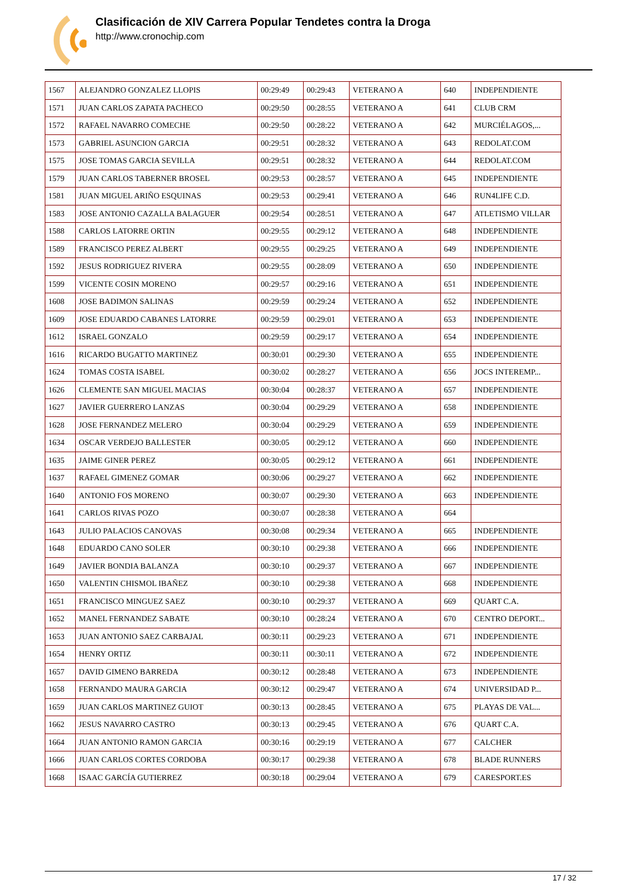Clasificación de XIV Carrera Popular Tendetes contra la Droga
http://www.cronochip.com
| 1567 | ALEJANDRO GONZALEZ LLOPIS | 00:29:49 | 00:29:43 | VETERANO A | 640 | INDEPENDIENTE |
| 1571 | JUAN CARLOS ZAPATA PACHECO | 00:29:50 | 00:28:55 | VETERANO A | 641 | CLUB CRM |
| 1572 | RAFAEL NAVARRO COMECHE | 00:29:50 | 00:28:22 | VETERANO A | 642 | MURCIÉLAGOS,... |
| 1573 | GABRIEL ASUNCION GARCIA | 00:29:51 | 00:28:32 | VETERANO A | 643 | REDOLAT.COM |
| 1575 | JOSE TOMAS GARCIA SEVILLA | 00:29:51 | 00:28:32 | VETERANO A | 644 | REDOLAT.COM |
| 1579 | JUAN CARLOS TABERNER BROSEL | 00:29:53 | 00:28:57 | VETERANO A | 645 | INDEPENDIENTE |
| 1581 | JUAN MIGUEL ARIÑO ESQUINAS | 00:29:53 | 00:29:41 | VETERANO A | 646 | RUN4LIFE C.D. |
| 1583 | JOSE ANTONIO CAZALLA BALAGUER | 00:29:54 | 00:28:51 | VETERANO A | 647 | ATLETISMO VILLAR |
| 1588 | CARLOS LATORRE ORTIN | 00:29:55 | 00:29:12 | VETERANO A | 648 | INDEPENDIENTE |
| 1589 | FRANCISCO PEREZ ALBERT | 00:29:55 | 00:29:25 | VETERANO A | 649 | INDEPENDIENTE |
| 1592 | JESUS RODRIGUEZ RIVERA | 00:29:55 | 00:28:09 | VETERANO A | 650 | INDEPENDIENTE |
| 1599 | VICENTE COSIN MORENO | 00:29:57 | 00:29:16 | VETERANO A | 651 | INDEPENDIENTE |
| 1608 | JOSE BADIMON SALINAS | 00:29:59 | 00:29:24 | VETERANO A | 652 | INDEPENDIENTE |
| 1609 | JOSE EDUARDO CABANES LATORRE | 00:29:59 | 00:29:01 | VETERANO A | 653 | INDEPENDIENTE |
| 1612 | ISRAEL GONZALO | 00:29:59 | 00:29:17 | VETERANO A | 654 | INDEPENDIENTE |
| 1616 | RICARDO BUGATTO MARTINEZ | 00:30:01 | 00:29:30 | VETERANO A | 655 | INDEPENDIENTE |
| 1624 | TOMAS COSTA ISABEL | 00:30:02 | 00:28:27 | VETERANO A | 656 | JOCS INTEREMP... |
| 1626 | CLEMENTE SAN MIGUEL MACIAS | 00:30:04 | 00:28:37 | VETERANO A | 657 | INDEPENDIENTE |
| 1627 | JAVIER GUERRERO LANZAS | 00:30:04 | 00:29:29 | VETERANO A | 658 | INDEPENDIENTE |
| 1628 | JOSE FERNANDEZ MELERO | 00:30:04 | 00:29:29 | VETERANO A | 659 | INDEPENDIENTE |
| 1634 | OSCAR VERDEJO BALLESTER | 00:30:05 | 00:29:12 | VETERANO A | 660 | INDEPENDIENTE |
| 1635 | JAIME GINER PEREZ | 00:30:05 | 00:29:12 | VETERANO A | 661 | INDEPENDIENTE |
| 1637 | RAFAEL GIMENEZ GOMAR | 00:30:06 | 00:29:27 | VETERANO A | 662 | INDEPENDIENTE |
| 1640 | ANTONIO FOS MORENO | 00:30:07 | 00:29:30 | VETERANO A | 663 | INDEPENDIENTE |
| 1641 | CARLOS RIVAS POZO | 00:30:07 | 00:28:38 | VETERANO A | 664 | |
| 1643 | JULIO PALACIOS CANOVAS | 00:30:08 | 00:29:34 | VETERANO A | 665 | INDEPENDIENTE |
| 1648 | EDUARDO CANO SOLER | 00:30:10 | 00:29:38 | VETERANO A | 666 | INDEPENDIENTE |
| 1649 | JAVIER BONDIA BALANZA | 00:30:10 | 00:29:37 | VETERANO A | 667 | INDEPENDIENTE |
| 1650 | VALENTIN CHISMOL IBAÑEZ | 00:30:10 | 00:29:38 | VETERANO A | 668 | INDEPENDIENTE |
| 1651 | FRANCISCO MINGUEZ SAEZ | 00:30:10 | 00:29:37 | VETERANO A | 669 | QUART C.A. |
| 1652 | MANEL FERNANDEZ SABATE | 00:30:10 | 00:28:24 | VETERANO A | 670 | CENTRO DEPORT... |
| 1653 | JUAN ANTONIO SAEZ CARBAJAL | 00:30:11 | 00:29:23 | VETERANO A | 671 | INDEPENDIENTE |
| 1654 | HENRY ORTIZ | 00:30:11 | 00:30:11 | VETERANO A | 672 | INDEPENDIENTE |
| 1657 | DAVID GIMENO BARREDA | 00:30:12 | 00:28:48 | VETERANO A | 673 | INDEPENDIENTE |
| 1658 | FERNANDO MAURA GARCIA | 00:30:12 | 00:29:47 | VETERANO A | 674 | UNIVERSIDAD P... |
| 1659 | JUAN CARLOS MARTINEZ GUIOT | 00:30:13 | 00:28:45 | VETERANO A | 675 | PLAYAS DE VAL... |
| 1662 | JESUS NAVARRO CASTRO | 00:30:13 | 00:29:45 | VETERANO A | 676 | QUART C.A. |
| 1664 | JUAN ANTONIO RAMON GARCIA | 00:30:16 | 00:29:19 | VETERANO A | 677 | CALCHER |
| 1666 | JUAN CARLOS CORTES CORDOBA | 00:30:17 | 00:29:38 | VETERANO A | 678 | BLADE RUNNERS |
| 1668 | ISAAC GARCÍA GUTIERREZ | 00:30:18 | 00:29:04 | VETERANO A | 679 | CARESPORT.ES |
17 / 32